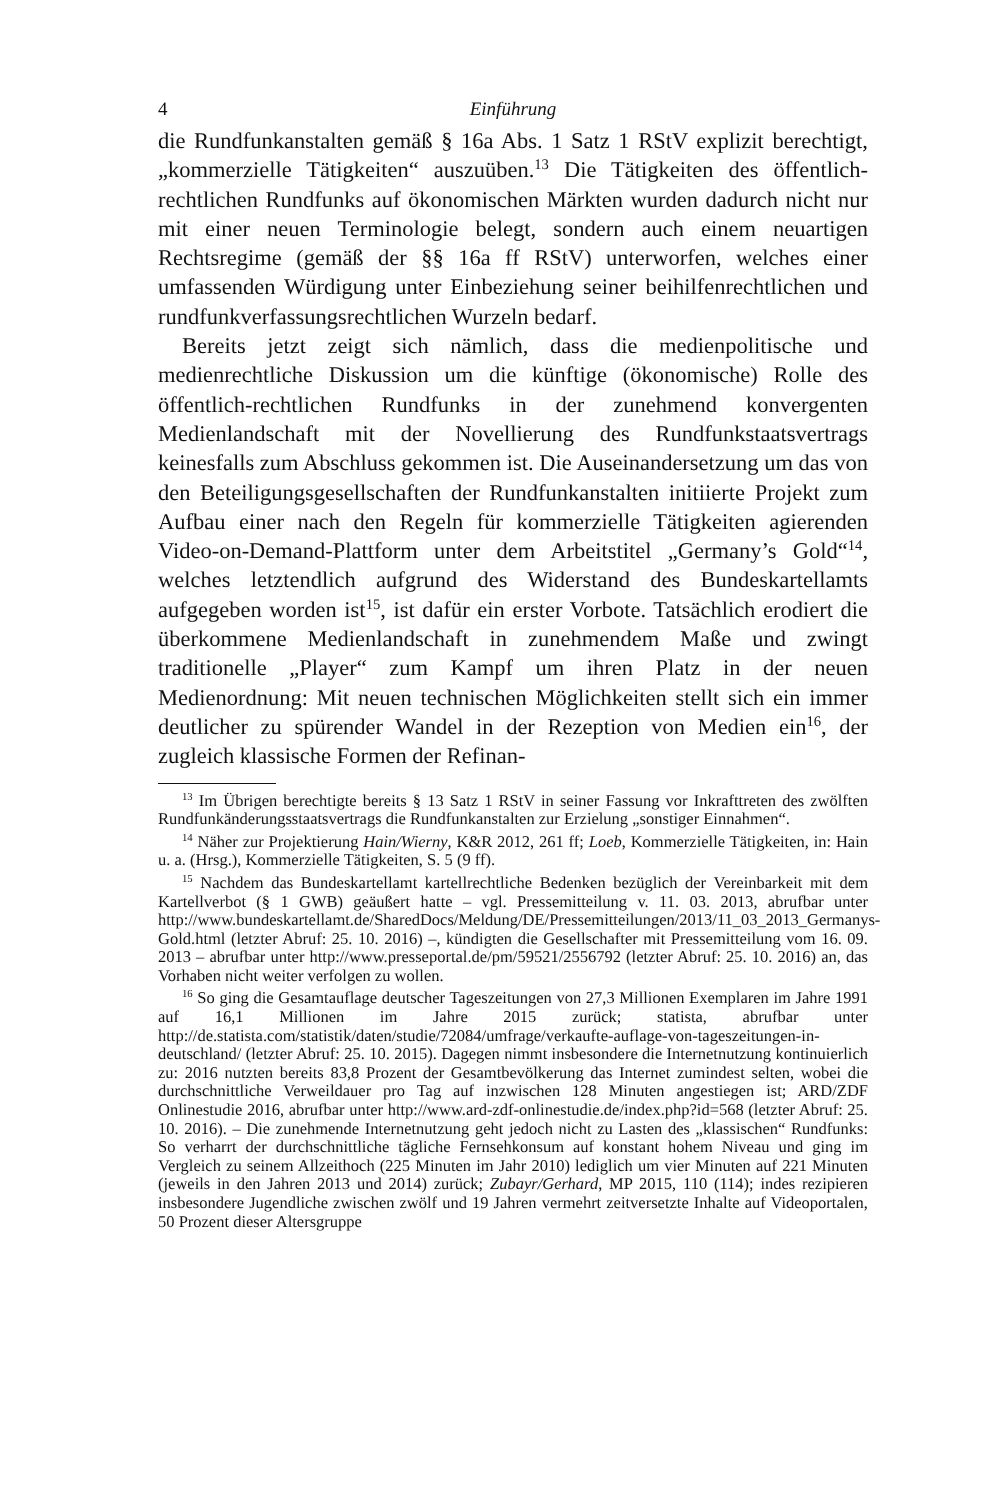4 Einführung
die Rundfunkanstalten gemäß § 16a Abs. 1 Satz 1 RStV explizit berechtigt, „kommerzielle Tätigkeiten“ auszuüben.<sup>13</sup> Die Tätigkeiten des öffentlich-rechtlichen Rundfunks auf ökonomischen Märkten wurden dadurch nicht nur mit einer neuen Terminologie belegt, sondern auch einem neuartigen Rechtsregime (gemäß der §§ 16a ff RStV) unterworfen, welches einer umfassenden Würdigung unter Einbeziehung seiner beihilfenrechtlichen und rundfunkverfassungsrechtlichen Wurzeln bedarf.
Bereits jetzt zeigt sich nämlich, dass die medienpolitische und medienrechtliche Diskussion um die künftige (ökonomische) Rolle des öffentlich-rechtlichen Rundfunks in der zunehmend konvergenten Medienlandschaft mit der Novellierung des Rundfunkstaatsvertrags keinesfalls zum Abschluss gekommen ist. Die Auseinandersetzung um das von den Beteiligungsgesellschaften der Rundfunkanstalten initiierte Projekt zum Aufbau einer nach den Regeln für kommerzielle Tätigkeiten agierenden Video-on-Demand-Plattform unter dem Arbeitstitel „Germany’s Gold“<sup>14</sup>, welches letztendlich aufgrund des Widerstand des Bundeskartellamts aufgegeben worden ist<sup>15</sup>, ist dafür ein erster Vorbote. Tatsächlich erodiert die überkommene Medienlandschaft in zunehmendem Maße und zwingt traditionelle „Player“ zum Kampf um ihren Platz in der neuen Medienordnung: Mit neuen technischen Möglichkeiten stellt sich ein immer deutlicher zu spürender Wandel in der Rezeption von Medien ein<sup>16</sup>, der zugleich klassische Formen der Refinan-
<sup>13</sup> Im Übrigen berechtigte bereits § 13 Satz 1 RStV in seiner Fassung vor Inkrafttreten des zwölften Rundfunkänderungsstaatsvertrags die Rundfunkanstalten zur Erzielung „sonstiger Einnahmen“.
<sup>14</sup> Näher zur Projektierung Hain/Wierny, K&R 2012, 261 ff; Loeb, Kommerzielle Tätigkeiten, in: Hain u. a. (Hrsg.), Kommerzielle Tätigkeiten, S. 5 (9 ff).
<sup>15</sup> Nachdem das Bundeskartellamt kartellrechtliche Bedenken bezüglich der Vereinbarkeit mit dem Kartellverbot (§ 1 GWB) geäußert hatte – vgl. Pressemitteilung v. 11. 03. 2013, abrufbar unter http://www.bundeskartellamt.de/SharedDocs/Meldung/DE/Pressemitteilungen/2013/11_03_2013_Germanys-Gold.html (letzter Abruf: 25. 10. 2016) –, kündigten die Gesellschafter mit Pressemitteilung vom 16. 09. 2013 – abrufbar unter http://www.presseportal.de/pm/59521/2556792 (letzter Abruf: 25. 10. 2016) an, das Vorhaben nicht weiter verfolgen zu wollen.
<sup>16</sup> So ging die Gesamtauflage deutscher Tageszeitungen von 27,3 Millionen Exemplaren im Jahre 1991 auf 16,1 Millionen im Jahre 2015 zurück; statista, abrufbar unter http://de.statista.com/statistik/daten/studie/72084/umfrage/verkaufte-auflage-von-tageszeitungen-in-deutschland/ (letzter Abruf: 25. 10. 2015). Dagegen nimmt insbesondere die Internetnutzung kontinuierlich zu: 2016 nutzten bereits 83,8 Prozent der Gesamtbevölkerung das Internet zumindest selten, wobei die durchschnittliche Verweildauer pro Tag auf inzwischen 128 Minuten angestiegen ist; ARD/ZDF Onlinestudie 2016, abrufbar unter http://www.ard-zdf-onlinestudie.de/index.php?id=568 (letzter Abruf: 25. 10. 2016). – Die zunehmende Internetnutzung geht jedoch nicht zu Lasten des „klassischen“ Rundfunks: So verharrt der durchschnittliche tägliche Fernsehkonsum auf konstant hohem Niveau und ging im Vergleich zu seinem Allzeithoch (225 Minuten im Jahr 2010) lediglich um vier Minuten auf 221 Minuten (jeweils in den Jahren 2013 und 2014) zurück; Zubayr/Gerhard, MP 2015, 110 (114); indes rezipieren insbesondere Jugendliche zwischen zwölf und 19 Jahren vermehrt zeitversetzte Inhalte auf Videoportalen, 50 Prozent dieser Altersgruppe